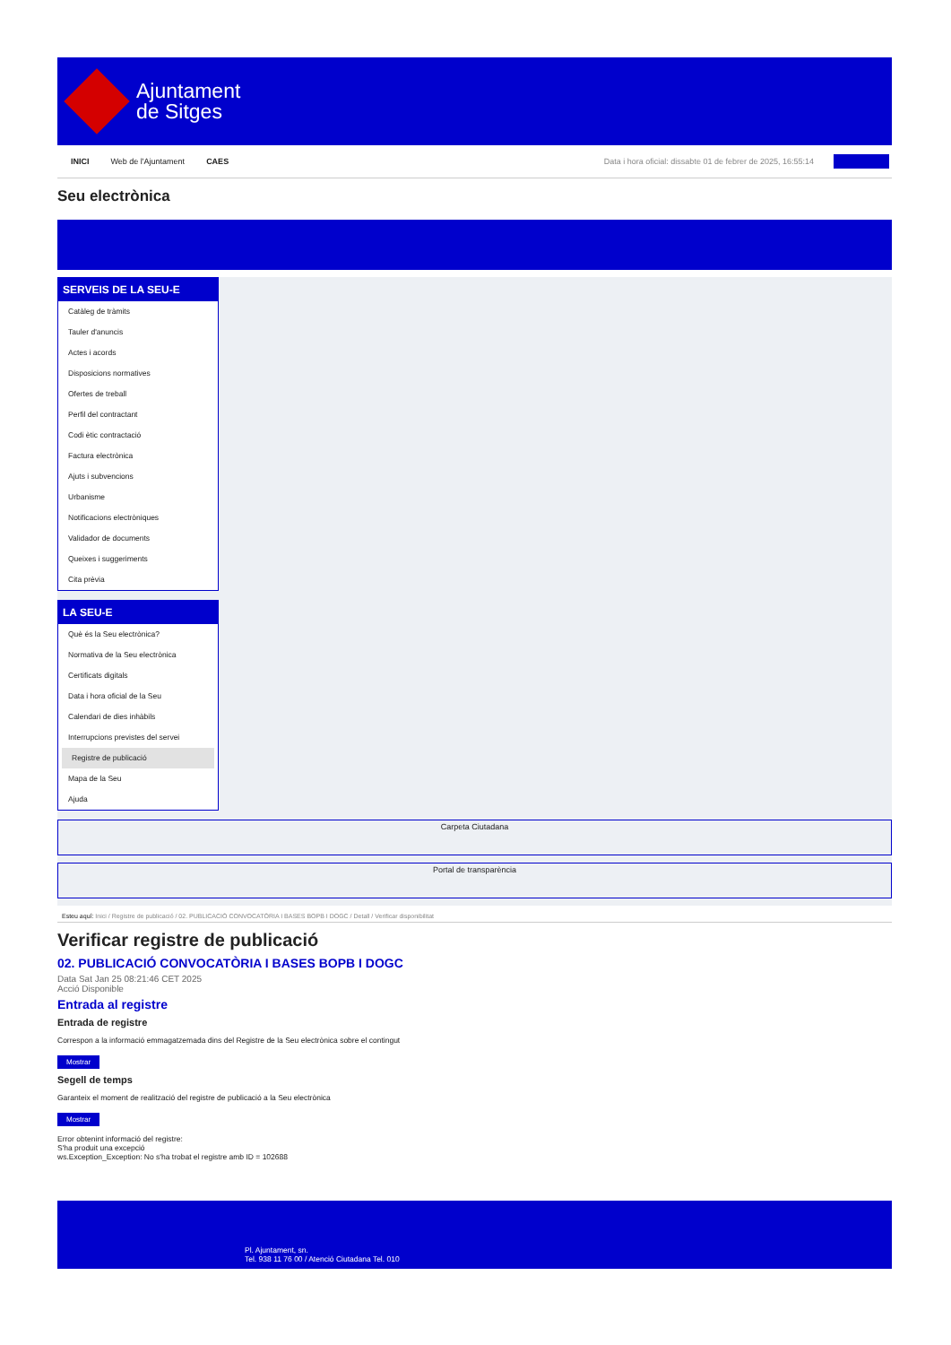Ajuntament
de Sitges
INICI Web de l'Ajuntament CAES Data i hora oficial: dissabte 01 de febrer de 2025, 16:55:14
Seu electrònica
SERVEIS DE LA SEU-E
Catàleg de tràmits
Tauler d'anuncis
Actes i acords
Disposicions normatives
Ofertes de treball
Perfil del contractant
Codi ètic contractació
Factura electrònica
Ajuts i subvencions
Urbanisme
Notificacions electròniques
Validador de documents
Queixes i suggeriments
Cita prèvia
LA SEU-E
Què és la Seu electrònica?
Normativa de la Seu electrònica
Certificats digitals
Data i hora oficial de la Seu
Calendari de dies inhàbils
Interrupcions previstes del servei
Registre de publicació
Mapa de la Seu
Ajuda
Carpeta Ciutadana
Portal de transparència
Esteu aquí: Inici / Registre de publicació / 02. PUBLICACIÓ CONVOCATÒRIA I BASES BOPB I DOGC / Detall / Verificar disponibilitat
Verificar registre de publicació
02. PUBLICACIÓ CONVOCATÒRIA I BASES BOPB I DOGC
Data Sat Jan 25 08:21:46 CET 2025
Acció Disponible
Entrada al registre
Entrada de registre
Correspon a la informació emmagatzemada dins del Registre de la Seu electrònica sobre el contingut
Mostrar
Segell de temps
Garanteix el moment de realització del registre de publicació a la Seu electrònica
Mostrar
Error obtenint informació del registre:
S'ha produit una excepció
ws.Exception_Exception: No s'ha trobat el registre amb ID = 102688
Pl. Ajuntament, sn.
Tel. 938 11 76 00 / Atenció Ciutadana Tel. 010